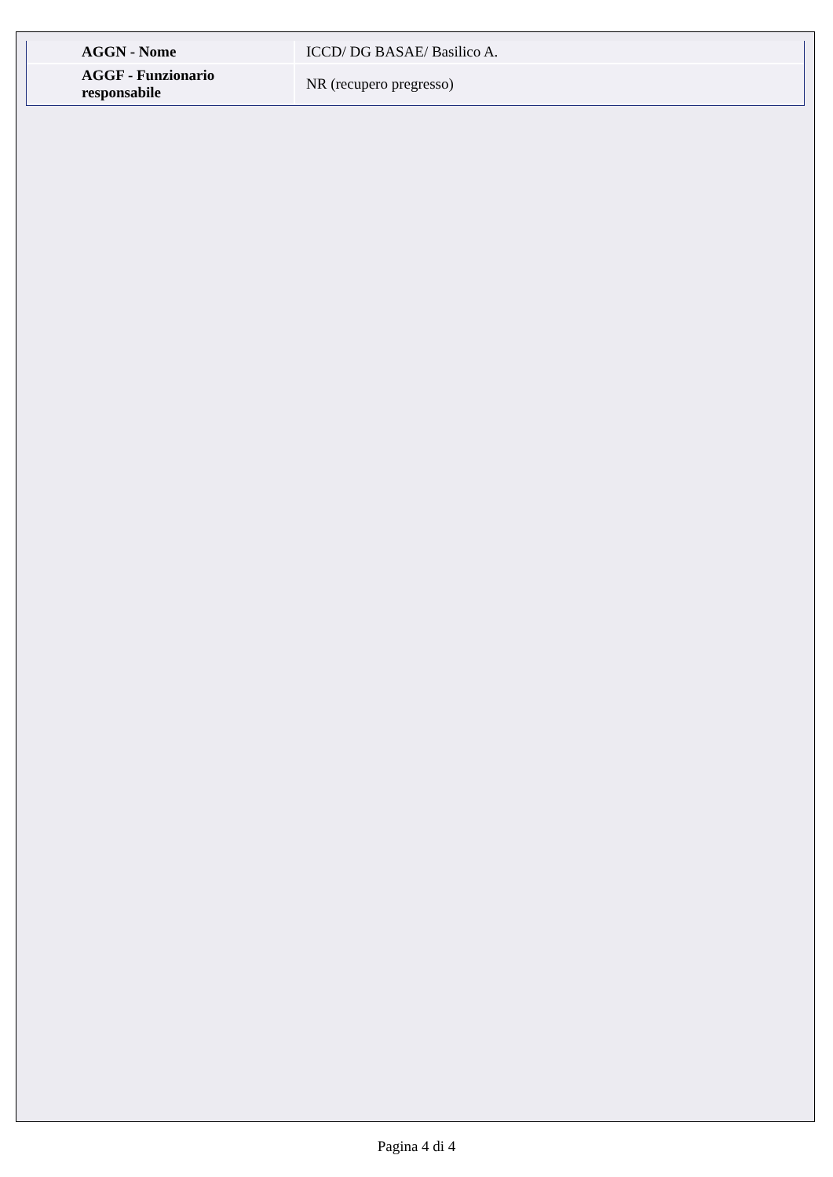| AGGN - Nome | ICCD/ DG BASAE/ Basilico A. |
| AGGF - Funzionario responsabile | NR (recupero pregresso) |
Pagina 4 di 4